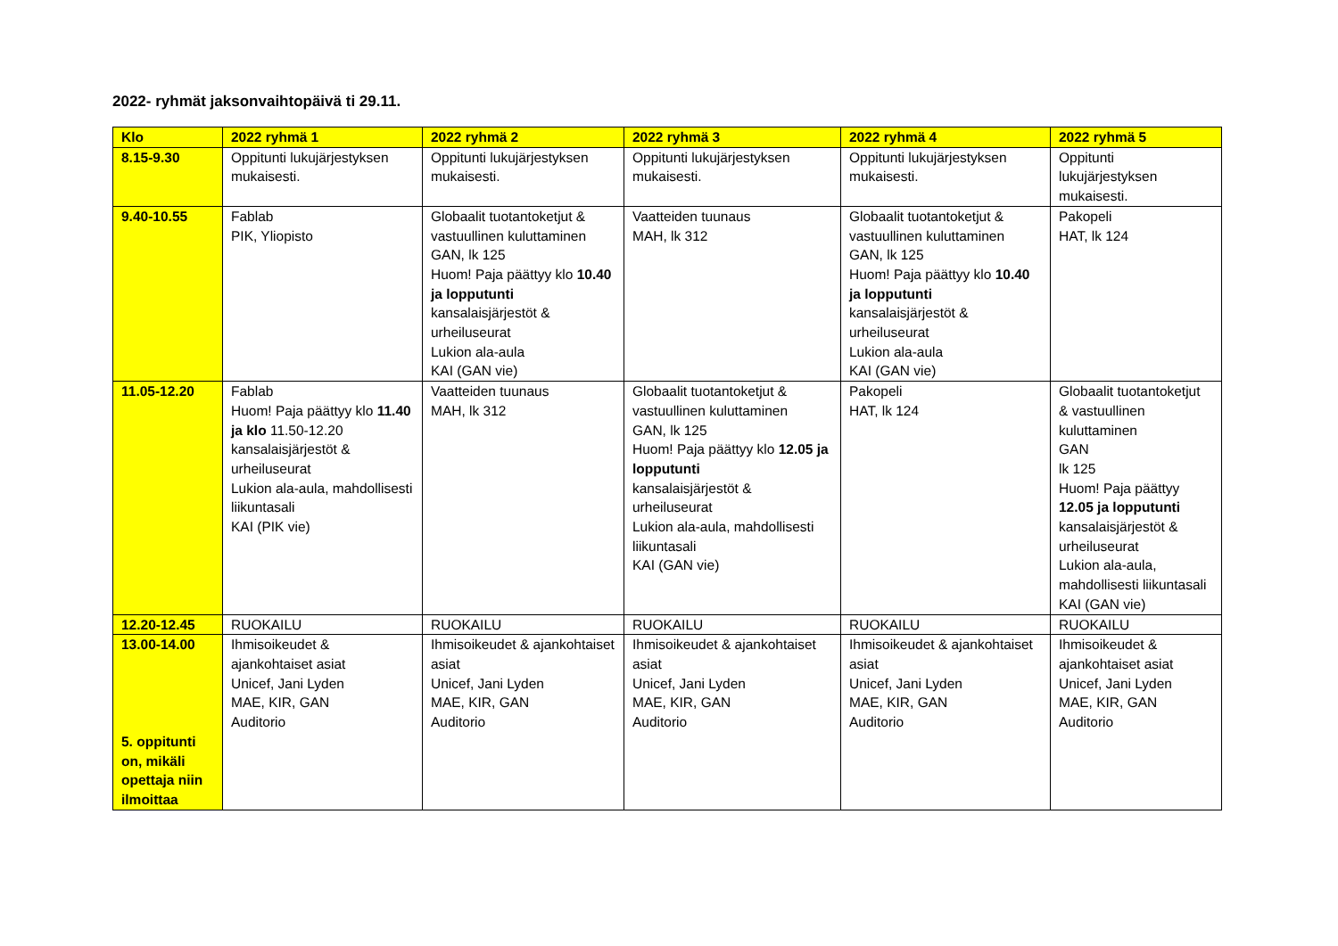2022- ryhmät jaksonvaihtopäivä ti 29.11.
| Klo | 2022 ryhmä 1 | 2022 ryhmä 2 | 2022 ryhmä 3 | 2022 ryhmä 4 | 2022 ryhmä 5 |
| --- | --- | --- | --- | --- | --- |
| 8.15-9.30 | Oppitunti lukujärjestyksen mukaisesti. | Oppitunti lukujärjestyksen mukaisesti. | Oppitunti lukujärjestyksen mukaisesti. | Oppitunti lukujärjestyksen mukaisesti. | Oppitunti lukujärjestyksen mukaisesti. |
| 9.40-10.55 | Fablab PIK, Yliopisto | Globaalit tuotantoketjut & vastuullinen kuluttaminen GAN, lk 125 Huom! Paja päättyy klo 10.40 ja lopputunti kansalaisjärjestöt & urheiluseurat Lukion ala-aula KAI (GAN vie) | Vaatteiden tuunaus MAH, lk 312 | Globaalit tuotantoketjut & vastuullinen kuluttaminen GAN, lk 125 Huom! Paja päättyy klo 10.40 ja lopputunti kansalaisjärjestöt & urheiluseurat Lukion ala-aula KAI (GAN vie) | Pakopeli HAT, lk 124 |
| 11.05-12.20 | Fablab Huom! Paja päättyy klo 11.40 ja klo 11.50-12.20 kansalaisjärjestöt & urheiluseurat Lukion ala-aula, mahdollisesti liikuntasali KAI (PIK vie) | Vaatteiden tuunaus MAH, lk 312 | Globaalit tuotantoketjut & vastuullinen kuluttaminen GAN, lk 125 Huom! Paja päättyy klo 12.05 ja lopputunti kansalaisjärjestöt & urheiluseurat Lukion ala-aula, mahdollisesti liikuntasali KAI (GAN vie) | Pakopeli HAT, lk 124 | Globaalit tuotantoketjut & vastuullinen kuluttaminen GAN lk 125 Huom! Paja päättyy 12.05 ja lopputunti kansalaisjärjestöt & urheiluseurat Lukion ala-aula, mahdollisesti liikuntasali KAI (GAN vie) |
| 12.20-12.45 | RUOKAILU | RUOKAILU | RUOKAILU | RUOKAILU | RUOKAILU |
| 13.00-14.00 5. oppitunti on, mikäli opettaja niin ilmoittaa | Ihmisoikeudet & ajankohtaiset asiat Unicef, Jani Lyden MAE, KIR, GAN Auditorio | Ihmisoikeudet & ajankohtaiset asiat Unicef, Jani Lyden MAE, KIR, GAN Auditorio | Ihmisoikeudet & ajankohtaiset asiat Unicef, Jani Lyden MAE, KIR, GAN Auditorio | Ihmisoikeudet & ajankohtaiset asiat Unicef, Jani Lyden MAE, KIR, GAN Auditorio | Ihmisoikeudet & ajankohtaiset asiat Unicef, Jani Lyden MAE, KIR, GAN Auditorio |